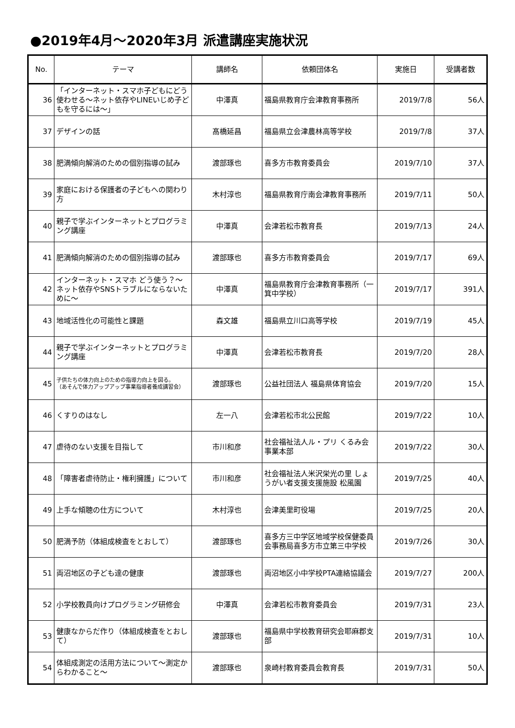●2019年4月～2020年3月 派遣講座実施状況
| No. | テーマ | 講師名 | 依頼団体名 | 実施日 | 受講者数 |
| --- | --- | --- | --- | --- | --- |
| 36 | 「インターネット・スマホ子どもにどう使わせる～ネット依存やLINEいじめ子どもを守るには～」 | 中澤真 | 福島県教育庁会津教育事務所 | 2019/7/8 | 56人 |
| 37 | デザインの話 | 髙橋延昌 | 福島県立会津農林高等学校 | 2019/7/8 | 37人 |
| 38 | 肥満傾向解消のための個別指導の試み | 渡部琢也 | 喜多方市教育委員会 | 2019/7/10 | 37人 |
| 39 | 家庭における保護者の子どもへの関わり方 | 木村淳也 | 福島県教育庁南会津教育事務所 | 2019/7/11 | 50人 |
| 40 | 親子で学ぶインターネットとプログラミング講座 | 中澤真 | 会津若松市教育長 | 2019/7/13 | 24人 |
| 41 | 肥満傾向解消のための個別指導の試み | 渡部琢也 | 喜多方市教育委員会 | 2019/7/17 | 69人 |
| 42 | インターネット・スマホ どう使う？～ネット依存やSNSトラブルにならないために～ | 中澤真 | 福島県教育庁会津教育事務所（一箕中学校） | 2019/7/17 | 391人 |
| 43 | 地域活性化の可能性と課題 | 森文雄 | 福島県立川口高等学校 | 2019/7/19 | 45人 |
| 44 | 親子で学ぶインターネットとプログラミング講座 | 中澤真 | 会津若松市教育長 | 2019/7/20 | 28人 |
| 45 | 子供たちの体力向上のための指導力向上を図る。 （あそんで体力アップアップ事業指導者養成講習会） | 渡部琢也 | 公益社団法人 福島県体育協会 | 2019/7/20 | 15人 |
| 46 | くすりのはなし | 左一八 | 会津若松市北公民館 | 2019/7/22 | 10人 |
| 47 | 虐待のない支援を目指して | 市川和彦 | 社会福祉法人ル・プリ くるみ会事業本部 | 2019/7/22 | 30人 |
| 48 | 「障害者虐待防止・権利擁護」について | 市川和彦 | 社会福祉法人米沢栄光の里 しょうがい者支援支援施設 松風園 | 2019/7/25 | 40人 |
| 49 | 上手な傾聴の仕方について | 木村淳也 | 会津美里町役場 | 2019/7/25 | 20人 |
| 50 | 肥満予防（体組成検査をとおして） | 渡部琢也 | 喜多方三中学区地域学校保健委員会事務局喜多方市立第三中学校 | 2019/7/26 | 30人 |
| 51 | 両沼地区の子ども達の健康 | 渡部琢也 | 両沼地区小中学校PTA連絡協議会 | 2019/7/27 | 200人 |
| 52 | 小学校教員向けプログラミング研修会 | 中澤真 | 会津若松市教育委員会 | 2019/7/31 | 23人 |
| 53 | 健康なからだ作り（体組成検査をとおして） | 渡部琢也 | 福島県中学校教育研究会耶麻郡支部 | 2019/7/31 | 10人 |
| 54 | 体組成測定の活用方法について～測定からわかること～ | 渡部琢也 | 泉崎村教育委員会教育長 | 2019/7/31 | 50人 |